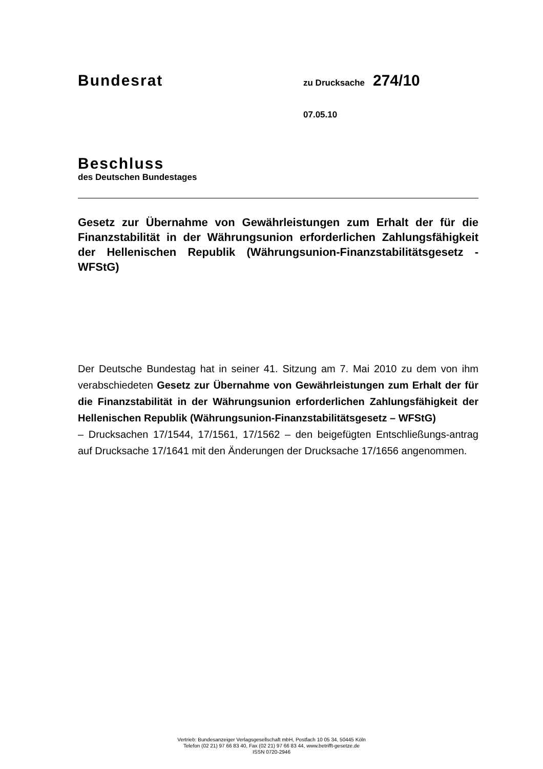Bundesrat zu Drucksache 274/10
07.05.10
Beschluss
des Deutschen Bundestages
Gesetz zur Übernahme von Gewährleistungen zum Erhalt der für die Finanzstabilität in der Währungsunion erforderlichen Zahlungsfähigkeit der Hellenischen Republik (Währungsunion-Finanzstabilitätsgesetz - WFStG)
Der Deutsche Bundestag hat in seiner 41. Sitzung am 7. Mai 2010 zu dem von ihm verabschiedeten Gesetz zur Übernahme von Gewährleistungen zum Erhalt der für die Finanzstabilität in der Währungsunion erforderlichen Zahlungsfähigkeit der Hellenischen Republik (Währungsunion-Finanzstabilitätsgesetz – WFStG)
– Drucksachen 17/1544, 17/1561, 17/1562 – den beigefügten Entschließungs-antrag auf Drucksache 17/1641 mit den Änderungen der Drucksache 17/1656 angenommen.
Vertrieb: Bundesanzeiger Verlagsgesellschaft mbH, Postfach 10 05 34, 50445 Köln
Telefon (02 21) 97 66 83 40, Fax (02 21) 97 66 83 44, www.betrifft-gesetze.de
ISSN 0720-2946